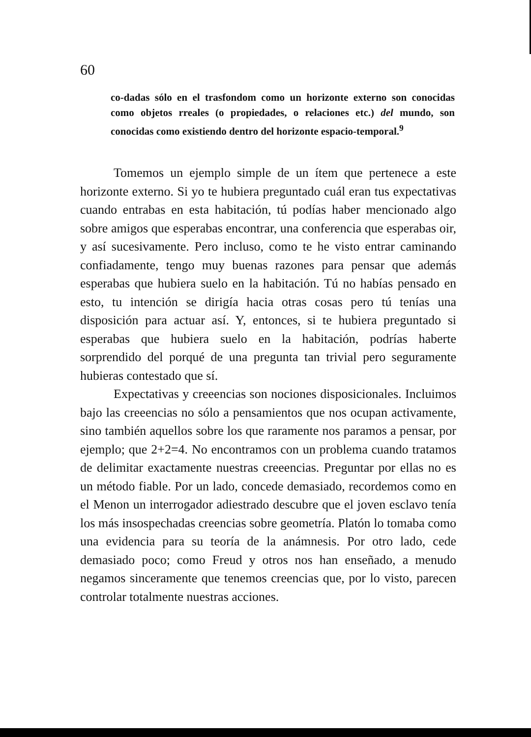60
co-dadas sólo en el trasfondom como un horizonte externo son conocidas como objetos rreales (o propiedades, o relaciones etc.) del mundo, son conocidas como existiendo dentro del horizonte espacio-temporal.<sup>9</sup>
Tomemos un ejemplo simple de un ítem que pertenece a este horizonte externo. Si yo te hubiera preguntado cuál eran tus expectativas cuando entrabas en esta habitación, tú podías haber mencionado algo sobre amigos que esperabas encontrar, una conferencia que esperabas oir, y así sucesivamente. Pero incluso, como te he visto entrar caminando confiadamente, tengo muy buenas razones para pensar que además esperabas que hubiera suelo en la habitación. Tú no habías pensado en esto, tu intención se dirigía hacia otras cosas pero tú tenías una disposición para actuar así. Y, entonces, si te hubiera preguntado si esperabas que hubiera suelo en la habitación, podrías haberte sorprendido del porqué de una pregunta tan trivial pero seguramente hubieras contestado que sí.
Expectativas y creeencias son nociones disposicionales. Incluimos bajo las creeencias no sólo a pensamientos que nos ocupan activamente, sino también aquellos sobre los que raramente nos paramos a pensar, por ejemplo; que 2+2=4. No encontramos con un problema cuando tratamos de delimitar exactamente nuestras creeencias. Preguntar por ellas no es un método fiable. Por un lado, concede demasiado, recordemos como en el Menon un interrogador adiestrado descubre que el joven esclavo tenía los más insospechadas creencias sobre geometría. Platón lo tomaba como una evidencia para su teoría de la anámnesis. Por otro lado, cede demasiado poco; como Freud y otros nos han enseñado, a menudo negamos sinceramente que tenemos creencias que, por lo visto, parecen controlar totalmente nuestras acciones.